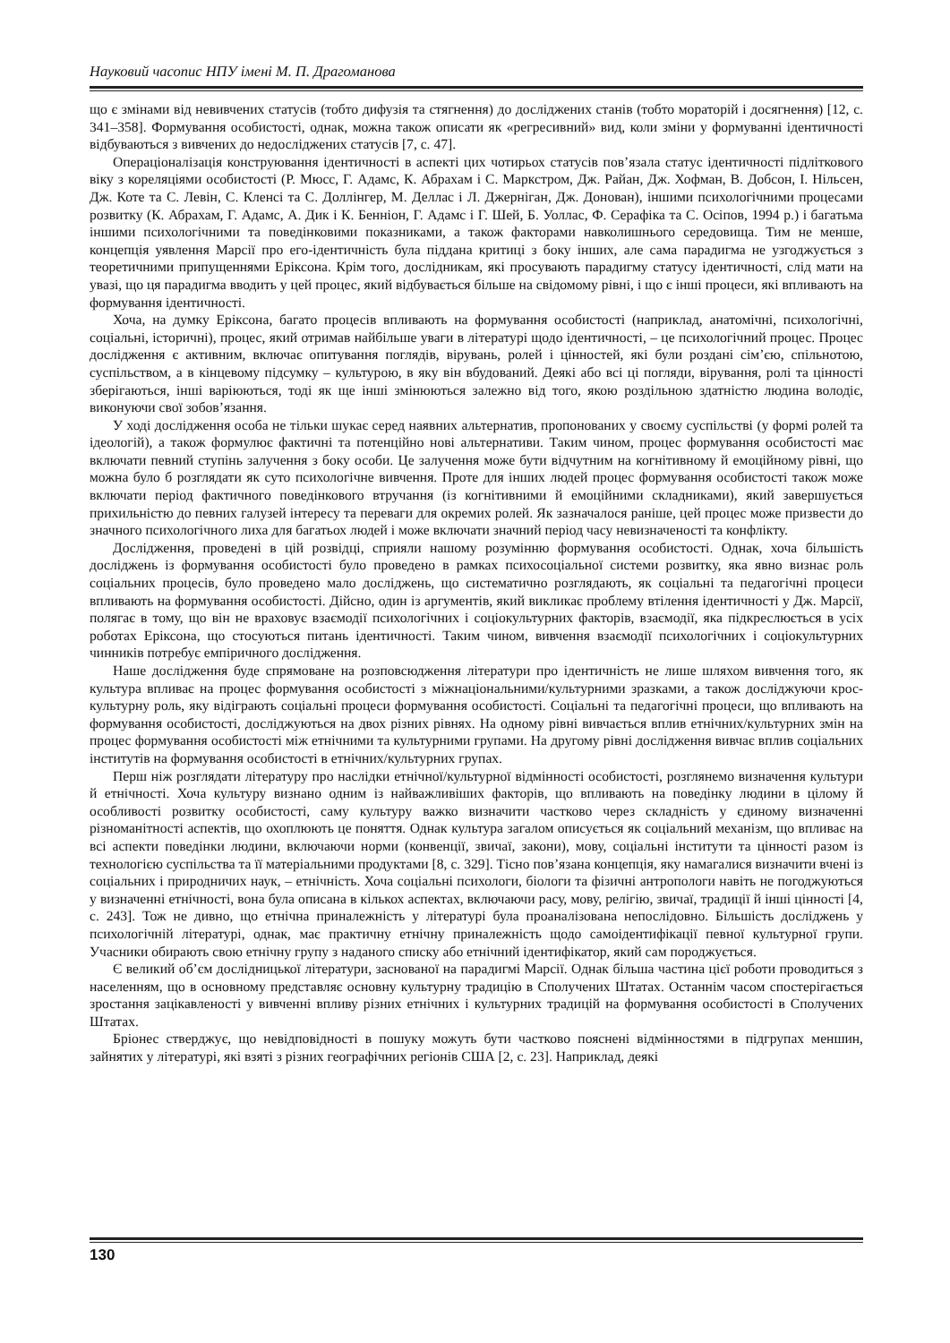Науковий часопис НПУ імені М. П. Драгоманова
що є змінами від невивчених статусів (тобто дифузія та стягнення) до досліджених станів (тобто мораторій і досягнення) [12, с. 341–358]. Формування особистості, однак, можна також описати як «регресивний» вид, коли зміни у формуванні ідентичності відбуваються з вивчених до недосліджених статусів [7, с. 47].
Операціоналізація конструювання ідентичності в аспекті цих чотирьох статусів пов’язала статус ідентичності підліткового віку з кореляціями особистості (Р. Мюсс, Г. Адамс, К. Абрахам і С. Маркстром, Дж. Райан, Дж. Хофман, В. Добсон, І. Нільсен, Дж. Коте та С. Левін, С. Кленсі та С. Доллінгер, М. Деллас і Л. Джерніган, Дж. Донован), іншими психологічними процесами розвитку (К. Абрахам, Г. Адамс, А. Дик і К. Бенніон, Г. Адамс і Г. Шей, Б. Уоллас, Ф. Серафіка та С. Осіпов, 1994 р.) і багатьма іншими психологічними та поведінковими показниками, а також факторами навколишнього середовища. Тим не менше, концепція уявлення Марсії про его-ідентичність була піддана критиці з боку інших, але сама парадигма не узгоджується з теоретичними припущеннями Еріксона. Крім того, дослідникам, які просувають парадигму статусу ідентичності, слід мати на увазі, що ця парадигма вводить у цей процес, який відбувається більше на свідомому рівні, і що є інші процеси, які впливають на формування ідентичності.
Хоча, на думку Еріксона, багато процесів впливають на формування особистості (наприклад, анатомічні, психологічні, соціальні, історичні), процес, який отримав найбільше уваги в літературі щодо ідентичності, – це психологічний процес. Процес дослідження є активним, включає опитування поглядів, вірувань, ролей і цінностей, які були роздані сім’єю, спільнотою, суспільством, а в кінцевому підсумку – культурою, в яку він вбудований. Деякі або всі ці погляди, вірування, ролі та цінності зберігаються, інші варіюються, тоді як ще інші змінюються залежно від того, якою роздільною здатністю людина володіє, виконуючи свої зобов’язання.
У ході дослідження особа не тільки шукає серед наявних альтернатив, пропонованих у своєму суспільстві (у формі ролей та ідеологій), а також формулює фактичні та потенційно нові альтернативи. Таким чином, процес формування особистості має включати певний ступінь залучення з боку особи. Це залучення може бути відчутним на когнітивному й емоційному рівні, що можна було б розглядати як суто психологічне вивчення. Проте для інших людей процес формування особистості також може включати період фактичного поведінкового втручання (із когнітивними й емоційними складниками), який завершується прихильністю до певних галузей інтересу та переваги для окремих ролей. Як зазначалося раніше, цей процес може призвести до значного психологічного лиха для багатьох людей і може включати значний період часу невизначеності та конфлікту.
Дослідження, проведені в цій розвідці, сприяли нашому розумінню формування особистості. Однак, хоча більшість досліджень із формування особистості було проведено в рамках психосоціальної системи розвитку, яка явно визнає роль соціальних процесів, було проведено мало досліджень, що систематично розглядають, як соціальні та педагогічні процеси впливають на формування особистості. Дійсно, один із аргументів, який викликає проблему втілення ідентичності у Дж. Марсії, полягає в тому, що він не враховує взаємодії психологічних і соціокультурних факторів, взаємодії, яка підкреслюється в усіх роботах Еріксона, що стосуються питань ідентичності. Таким чином, вивчення взаємодії психологічних і соціокультурних чинників потребує емпіричного дослідження.
Наше дослідження буде спрямоване на розповсюдження літератури про ідентичність не лише шляхом вивчення того, як культура впливає на процес формування особистості з міжнаціональними/культурними зразками, а також досліджуючи крос-культурну роль, яку відіграють соціальні процеси формування особистості. Соціальні та педагогічні процеси, що впливають на формування особистості, досліджуються на двох різних рівнях. На одному рівні вивчається вплив етнічних/культурних змін на процес формування особистості між етнічними та культурними групами. На другому рівні дослідження вивчає вплив соціальних інститутів на формування особистості в етнічних/культурних групах.
Перш ніж розглядати літературу про наслідки етнічної/культурної відмінності особистості, розглянемо визначення культури й етнічності. Хоча культуру визнано одним із найважливіших факторів, що впливають на поведінку людини в цілому й особливості розвитку особистості, саму культуру важко визначити частково через складність у єдиному визначенні різноманітності аспектів, що охоплюють це поняття. Однак культура загалом описується як соціальний механізм, що впливає на всі аспекти поведінки людини, включаючи норми (конвенції, звичаї, закони), мову, соціальні інститути та цінності разом із технологією суспільства та її матеріальними продуктами [8, с. 329]. Тісно пов’язана концепція, яку намагалися визначити вчені із соціальних і природничих наук, – етнічність. Хоча соціальні психологи, біологи та фізичні антропологи навіть не погоджуються у визначенні етнічності, вона була описана в кількох аспектах, включаючи расу, мову, релігію, звичаї, традиції й інші цінності [4, с. 243]. Тож не дивно, що етнічна приналежність у літературі була проаналізована непослідовно. Більшість досліджень у психологічній літературі, однак, має практичну етнічну приналежність щодо самоідентифікації певної культурної групи. Учасники обирають свою етнічну групу з наданого списку або етнічний ідентифікатор, який сам породжується.
Є великий об’єм дослідницької літератури, заснованої на парадигмі Марсії. Однак більша частина цієї роботи проводиться з населенням, що в основному представляє основну культурну традицію в Сполучених Штатах. Останнім часом спостерігається зростання зацікавленості у вивченні впливу різних етнічних і культурних традицій на формування особистості в Сполучених Штатах.
Бріонес стверджує, що невідповідності в пошуку можуть бути частково пояснені відмінностями в підгрупах меншин, зайнятих у літературі, які взяті з різних географічних регіонів США [2, с. 23]. Наприклад, деякі
130